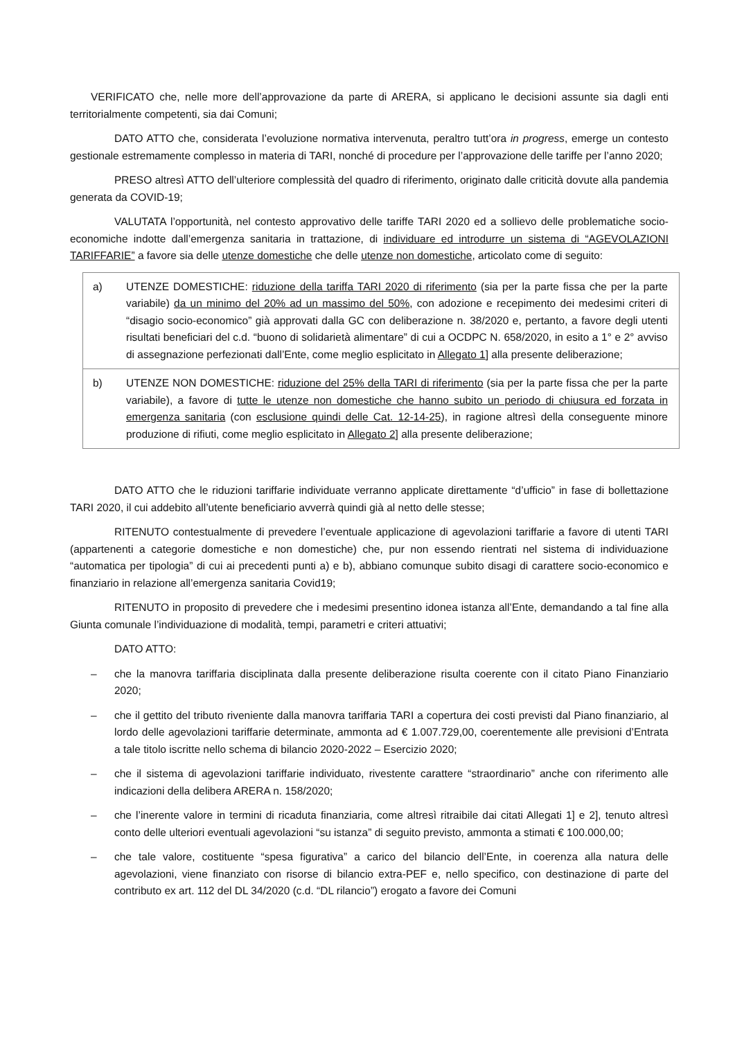VERIFICATO che, nelle more dell’approvazione da parte di ARERA, si applicano le decisioni assunte sia dagli enti territorialmente competenti, sia dai Comuni;
DATO ATTO che, considerata l’evoluzione normativa intervenuta, peraltro tutt’ora in progress, emerge un contesto gestionale estremamente complesso in materia di TARI, nonché di procedure per l’approvazione delle tariffe per l’anno 2020;
PRESO altresì ATTO dell’ulteriore complessità del quadro di riferimento, originato dalle criticità dovute alla pandemia generata da COVID-19;
VALUTATA l’opportunità, nel contesto approvativo delle tariffe TARI 2020 ed a sollievo delle problematiche socio-economiche indotte dall’emergenza sanitaria in trattazione, di individuare ed introdurre un sistema di “AGEVOLAZIONI TARIFFARIE” a favore sia delle utenze domestiche che delle utenze non domestiche, articolato come di seguito:
| a) UTENZE DOMESTICHE: riduzione della tariffa TARI 2020 di riferimento (sia per la parte fissa che per la parte variabile) da un minimo del 20% ad un massimo del 50% , con adozione e recepimento dei medesimi criteri di “disagio socio-economico” già approvati dalla GC con deliberazione n. 38/2020 e, pertanto, a favore degli utenti risultati beneficiari del c.d. “buono di solidarietà alimentare” di cui a OCDPC N. 658/2020, in esito a 1° e 2° avviso di assegnazione perfezionati dall’Ente, come meglio esplicitato in Allegato 1 ] alla presente deliberazione; |
| b) UTENZE NON DOMESTICHE: riduzione del 25% della TARI di riferimento (sia per la parte fissa che per la parte variabile), a favore di tutte le utenze non domestiche che hanno subito un periodo di chiusura ed forzata in emergenza sanitaria (con esclusione quindi delle Cat. 12-14-25 ), in ragione altresì della conseguente minore produzione di rifiuti, come meglio esplicitato in Allegato 2 ] alla presente deliberazione; |
DATO ATTO che le riduzioni tariffarie individuate verranno applicate direttamente “d’ufficio” in fase di bollettazione TARI 2020, il cui addebito all’utente beneficiario avverrà quindi già al netto delle stesse;
RITENUTO contestualmente di prevedere l’eventuale applicazione di agevolazioni tariffarie a favore di utenti TARI (appartenenti a categorie domestiche e non domestiche) che, pur non essendo rientrati nel sistema di individuazione “automatica per tipologia” di cui ai precedenti punti a) e b), abbiano comunque subito disagi di carattere socio-economico e finanziario in relazione all’emergenza sanitaria Covid19;
RITENUTO in proposito di prevedere che i medesimi presentino idonea istanza all’Ente, demandando a tal fine alla Giunta comunale l’individuazione di modalità, tempi, parametri e criteri attuativi;
DATO ATTO:
– che la manovra tariffaria disciplinata dalla presente deliberazione risulta coerente con il citato Piano Finanziario 2020;
– che il gettito del tributo riveniente dalla manovra tariffaria TARI a copertura dei costi previsti dal Piano finanziario, al lordo delle agevolazioni tariffarie determinate, ammonta ad € 1.007.729,00, coerentemente alle previsioni d’Entrata a tale titolo iscritte nello schema di bilancio 2020-2022 – Esercizio 2020;
– che il sistema di agevolazioni tariffarie individuato, rivestente carattere “straordinario” anche con riferimento alle indicazioni della delibera ARERA n. 158/2020;
– che l’inerente valore in termini di ricaduta finanziaria, come altresì ritraibile dai citati Allegati 1] e 2], tenuto altresì conto delle ulteriori eventuali agevolazioni “su istanza” di seguito previsto, ammonta a stimati € 100.000,00;
– che tale valore, costituente “spesa figurativa” a carico del bilancio dell’Ente, in coerenza alla natura delle agevolazioni, viene finanziato con risorse di bilancio extra-PEF e, nello specifico, con destinazione di parte del contributo ex art. 112 del DL 34/2020 (c.d. “DL rilancio”) erogato a favore dei Comuni